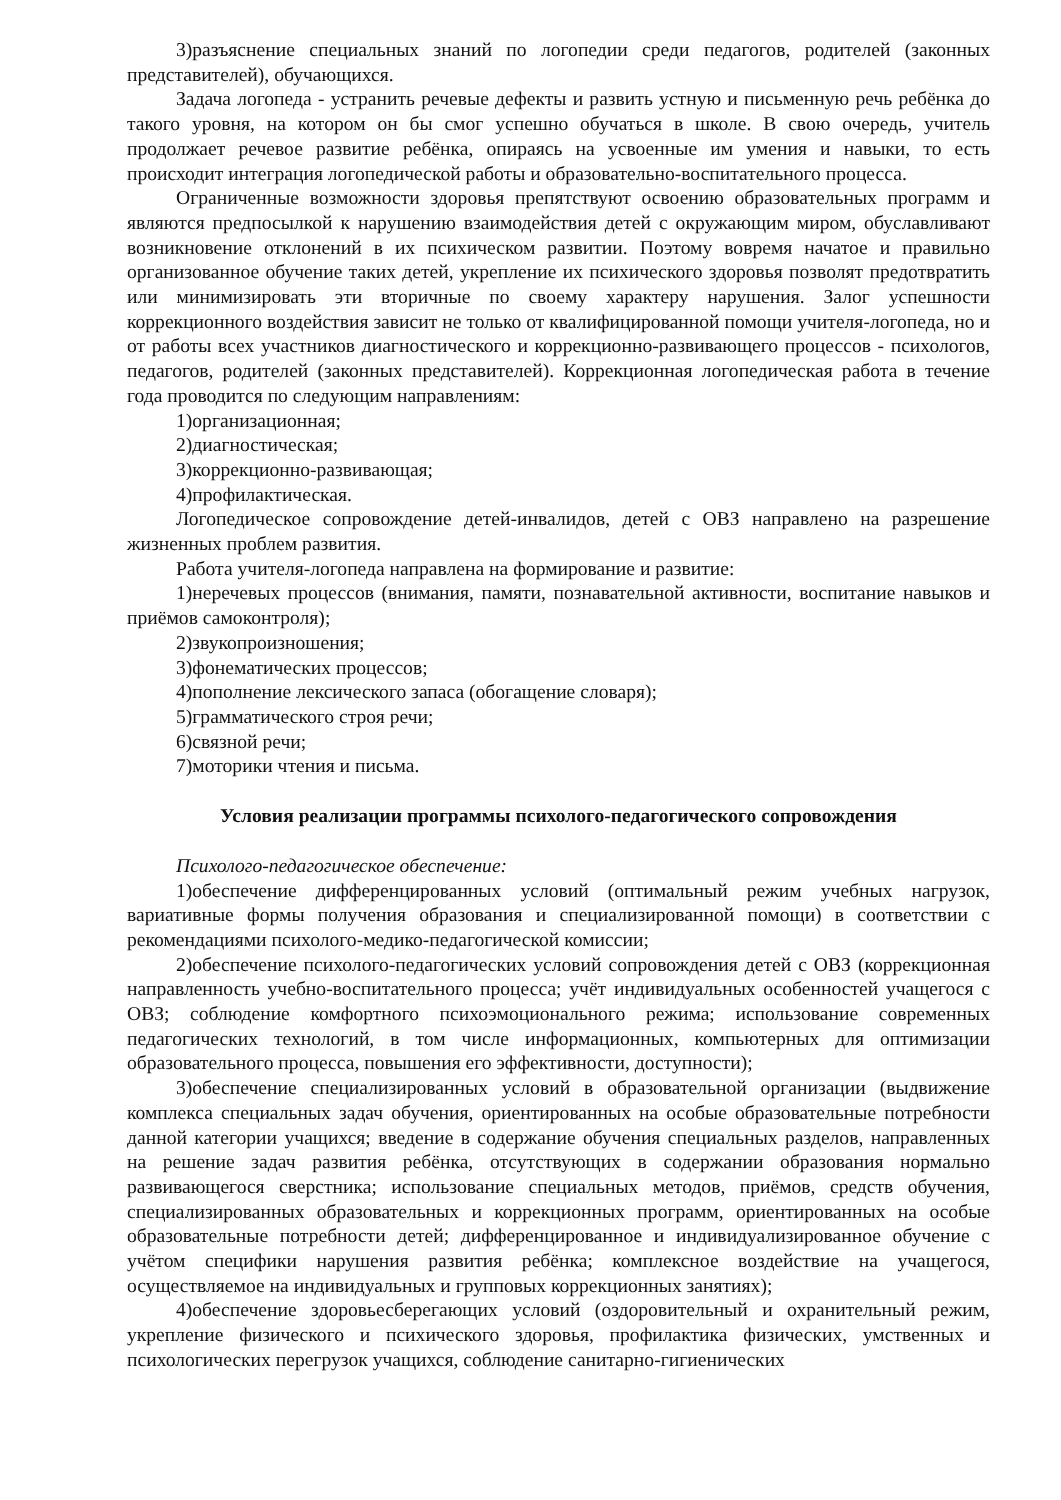3)разъяснение специальных знаний по логопедии среди педагогов, родителей (законных представителей), обучающихся.
Задача логопеда - устранить речевые дефекты и развить устную и письменную речь ребёнка до такого уровня, на котором он бы смог успешно обучаться в школе. В свою очередь, учитель продолжает речевое развитие ребёнка, опираясь на усвоенные им умения и навыки, то есть происходит интеграция логопедической работы и образовательно-воспитательного процесса.
Ограниченные возможности здоровья препятствуют освоению образовательных программ и являются предпосылкой к нарушению взаимодействия детей с окружающим миром, обуславливают возникновение отклонений в их психическом развитии. Поэтому вовремя начатое и правильно организованное обучение таких детей, укрепление их психического здоровья позволят предотвратить или минимизировать эти вторичные по своему характеру нарушения. Залог успешности коррекционного воздействия зависит не только от квалифицированной помощи учителя-логопеда, но и от работы всех участников диагностического и коррекционно-развивающего процессов - психологов, педагогов, родителей (законных представителей). Коррекционная логопедическая работа в течение года проводится по следующим направлениям:
1)организационная;
2)диагностическая;
3)коррекционно-развивающая;
4)профилактическая.
Логопедическое сопровождение детей-инвалидов, детей с ОВЗ направлено на разрешение жизненных проблем развития.
Работа учителя-логопеда направлена на формирование и развитие:
1)неречевых процессов (внимания, памяти, познавательной активности, воспитание навыков и приёмов самоконтроля);
2)звукопроизношения;
3)фонематических процессов;
4)пополнение лексического запаса (обогащение словаря);
5)грамматического строя речи;
6)связной речи;
7)моторики чтения и письма.
Условия реализации программы психолого-педагогического сопровождения
Психолого-педагогическое обеспечение:
1)обеспечение дифференцированных условий (оптимальный режим учебных нагрузок, вариативные формы получения образования и специализированной помощи) в соответствии с рекомендациями психолого-медико-педагогической комиссии;
2)обеспечение психолого-педагогических условий сопровождения детей с ОВЗ (коррекционная направленность учебно-воспитательного процесса; учёт индивидуальных особенностей учащегося с ОВЗ; соблюдение комфортного психоэмоционального режима; использование современных педагогических технологий, в том числе информационных, компьютерных для оптимизации образовательного процесса, повышения его эффективности, доступности);
3)обеспечение специализированных условий в образовательной организации (выдвижение комплекса специальных задач обучения, ориентированных на особые образовательные потребности данной категории учащихся; введение в содержание обучения специальных разделов, направленных на решение задач развития ребёнка, отсутствующих в содержании образования нормально развивающегося сверстника; использование специальных методов, приёмов, средств обучения, специализированных образовательных и коррекционных программ, ориентированных на особые образовательные потребности детей; дифференцированное и индивидуализированное обучение с учётом специфики нарушения развития ребёнка; комплексное воздействие на учащегося, осуществляемое на индивидуальных и групповых коррекционных занятиях);
4)обеспечение здоровьесберегающих условий (оздоровительный и охранительный режим, укрепление физического и психического здоровья, профилактика физических, умственных и психологических перегрузок учащихся, соблюдение санитарно-гигиенических